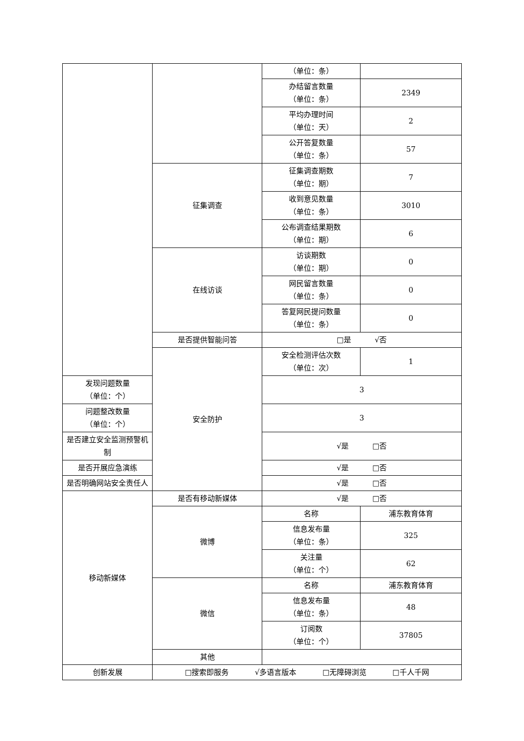| | | （单位：条） | |
| | | 办结留言数量 （单位：条） | 2349 |
| | | 平均办理时间 （单位：天） | 2 |
| | | 公开答复数量 （单位：条） | 57 |
| | 征集调查 | 征集调查期数 （单位：期） | 7 |
| | | 收到意见数量 （单位：条） | 3010 |
| | | 公布调查结果期数 （单位：期） | 6 |
| | 在线访谈 | 访谈期数 （单位：期） | 0 |
| | | 网民留言数量 （单位：条） | 0 |
| | | 答复网民提问数量 （单位：条） | 0 |
| | 是否提供智能问答 | □是 √否 | |
| | 安全防护 | 安全检测评估次数 （单位：次） | 1 |
| 发现问题数量 （单位：个） | | 3 | |
| 问题整改数量 （单位：个） | | 3 | |
| 是否建立安全监测预警机制 | | √是 □否 | |
| 是否开展应急演练 | | √是 □否 | |
| 是否明确网站安全责任人 | | √是 □否 | |
| 移动新媒体 | 是否有移动新媒体 | √是 □否 | |
| | 微博 | 名称 | 浦东教育体育 |
| | | 信息发布量 （单位：条） | 325 |
| | | 关注量 （单位：个） | 62 |
| | 微信 | 名称 | 浦东教育体育 |
| | | 信息发布量 （单位：条） | 48 |
| | | 订阅数 （单位：个） | 37805 |
| | 其他 | | |
| 创新发展 | □搜索即服务 √多语言版本 □无障碍浏览 □千人千网 | | |